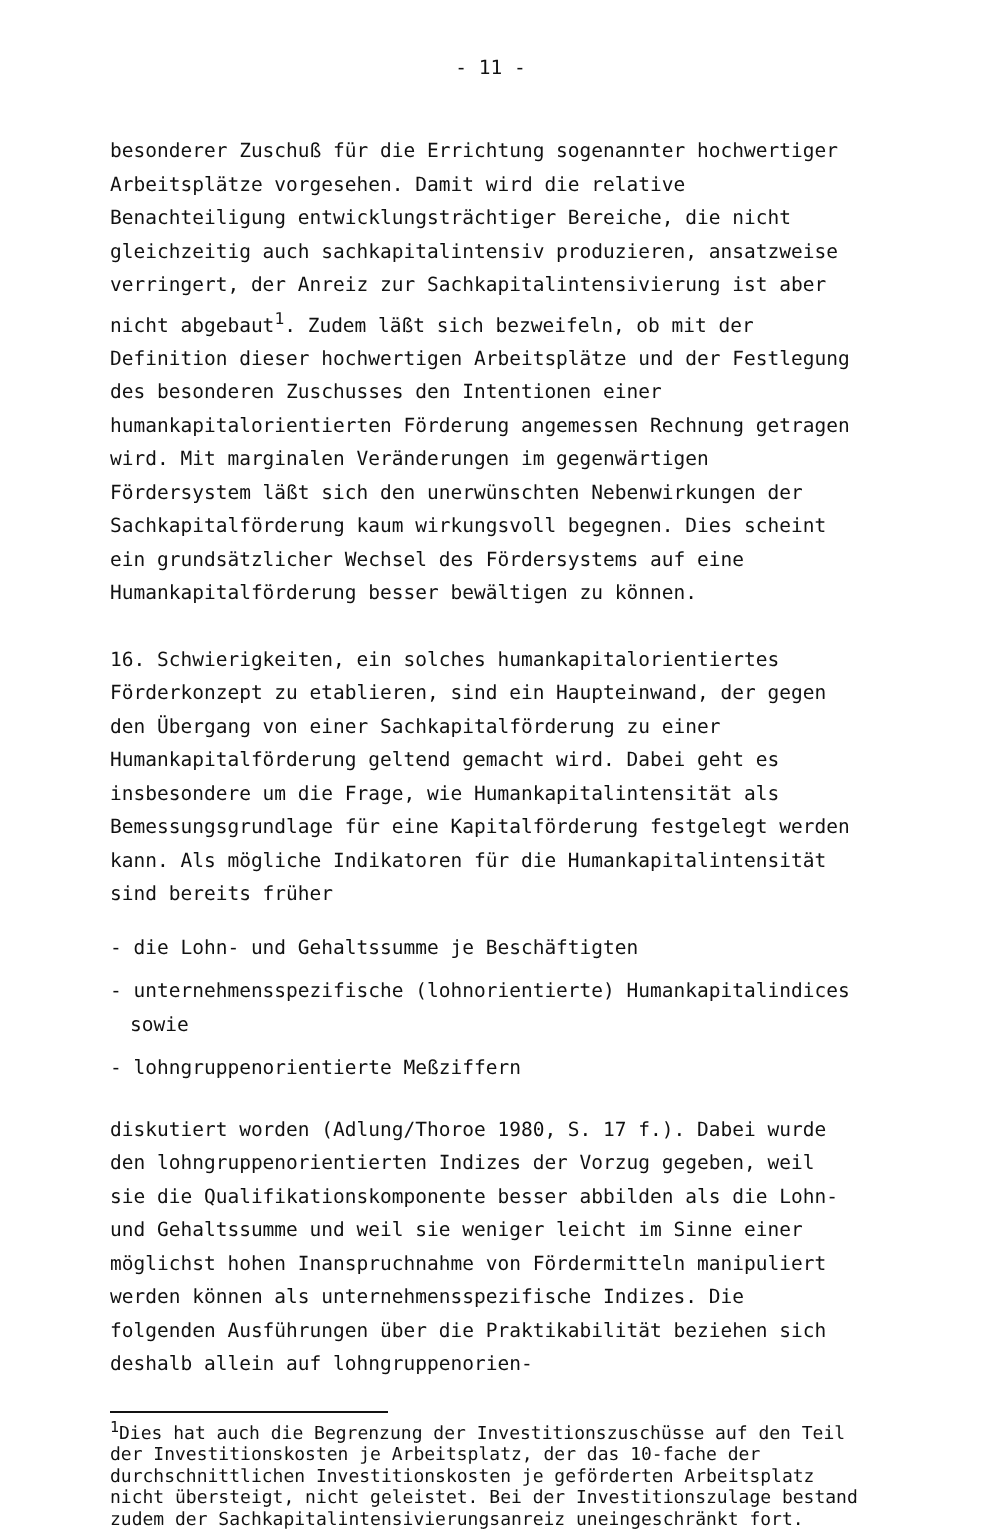- 11 -
besonderer Zuschuß für die Errichtung sogenannter hochwertiger Arbeitsplätze vorgesehen. Damit wird die relative Benachteiligung entwicklungsträchtiger Bereiche, die nicht gleichzeitig auch sachkapitalintensiv produzieren, ansatzweise verringert, der Anreiz zur Sachkapitalintensivierung ist aber nicht abgebaut<sup>1</sup>. Zudem läßt sich bezweifeln, ob mit der Definition dieser hochwertigen Arbeitsplätze und der Festlegung des besonderen Zuschusses den Intentionen einer humankapitalorientierten Förderung angemessen Rechnung getragen wird. Mit marginalen Veränderungen im gegenwärtigen Fördersystem läßt sich den unerwünschten Nebenwirkungen der Sachkapitalförderung kaum wirkungsvoll begegnen. Dies scheint ein grundsätzlicher Wechsel des Fördersystems auf eine Humankapitalförderung besser bewältigen zu können.
16. Schwierigkeiten, ein solches humankapitalorientiertes Förderkonzept zu etablieren, sind ein Haupteinwand, der gegen den Übergang von einer Sachkapitalförderung zu einer Humankapitalförderung geltend gemacht wird. Dabei geht es insbesondere um die Frage, wie Humankapitalintensität als Bemessungsgrundlage für eine Kapitalförderung festgelegt werden kann. Als mögliche Indikatoren für die Humankapitalintensität sind bereits früher
- die Lohn- und Gehaltssumme je Beschäftigten
- unternehmensspezifische (lohnorientierte) Humankapitalindices sowie
- lohngruppenorientierte Meßziffern
diskutiert worden (Adlung/Thoroe 1980, S. 17 f.). Dabei wurde den lohngruppenorientierten Indizes der Vorzug gegeben, weil sie die Qualifikationskomponente besser abbilden als die Lohn- und Gehaltssumme und weil sie weniger leicht im Sinne einer möglichst hohen Inanspruchnahme von Fördermitteln manipuliert werden können als unternehmensspezifische Indizes. Die folgenden Ausführungen über die Praktikabilität beziehen sich deshalb allein auf lohngruppenorien-
<sup>1</sup> Dies hat auch die Begrenzung der Investitionszuschüsse auf den Teil der Investitionskosten je Arbeitsplatz, der das 10-fache der durchschnittlichen Investitionskosten je geförderten Arbeitsplatz nicht übersteigt, nicht geleistet. Bei der Investitionszulage bestand zudem der Sachkapitalintensivierungsanreiz uneingeschränkt fort.